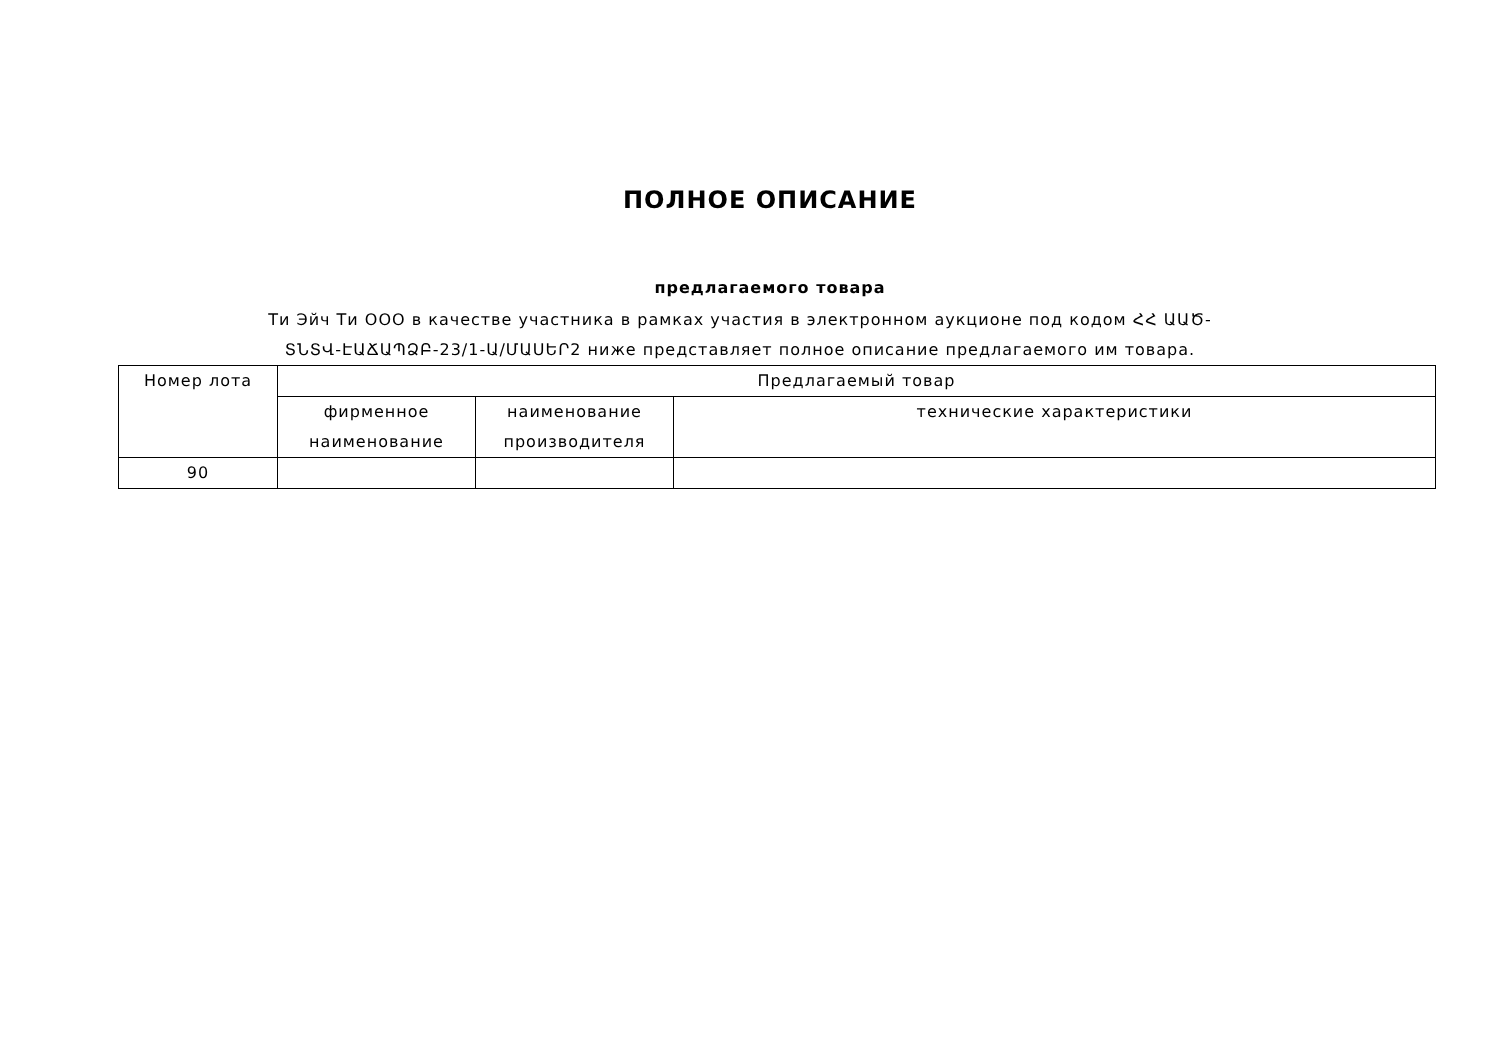ПОЛНОЕ ОПИСАНИЕ
предлагаемого товара
Ти Эйч Ти ООО в качестве участника в рамках участия в электронном аукционе под кодом ՀՀ ԱԱԾ-ՏՆՏՎ-ԷԱՃԱՊՁԲ-23/1-Ա/ՄԱՍԵՐ2 ниже представляет полное описание предлагаемого им товара.
| Номер лота | Предлагаемый товар | | |
| --- | --- | --- | --- |
| | фирменное наименование | наименование производителя | технические характеристики |
| 90 | | | |